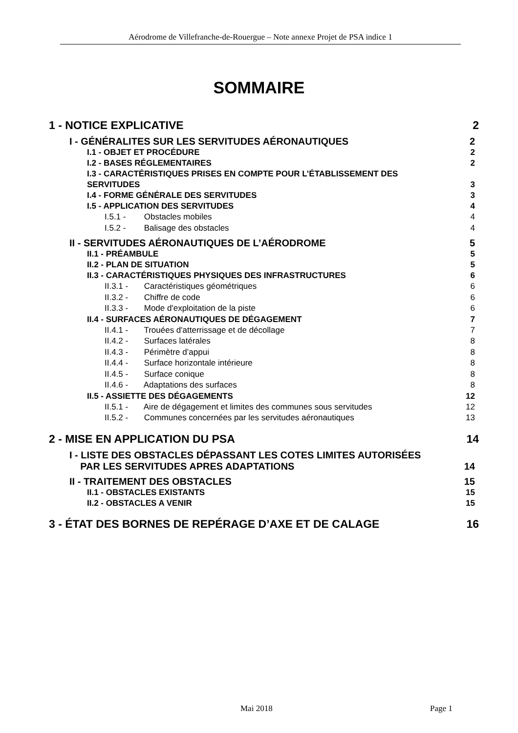Aérodrome de Villefranche-de-Rouergue – Note annexe Projet de PSA indice 1
SOMMAIRE
1 - NOTICE EXPLICATIVE 2
I - GÉNÉRALITES SUR LES SERVITUDES AÉRONAUTIQUES 2
I.1 - OBJET ET PROCÉDURE 2
I.2 - BASES RÉGLEMENTAIRES 2
I.3 - CARACTÉRISTIQUES PRISES EN COMPTE POUR L’ÉTABLISSEMENT DES
SERVITUDES 3
I.4 - FORME GÉNÉRALE DES SERVITUDES 3
I.5 - APPLICATION DES SERVITUDES 4
I.5.1 - Obstacles mobiles 4
I.5.2 - Balisage des obstacles 4
II - SERVITUDES AÉRONAUTIQUES DE L’AÉRODROME 5
II.1 - PRÉAMBULE 5
II.2 - PLAN DE SITUATION 5
II.3 - CARACTÉRISTIQUES PHYSIQUES DES INFRASTRUCTURES 6
II.3.1 - Caractéristiques géométriques 6
II.3.2 - Chiffre de code 6
II.3.3 - Mode d'exploitation de la piste 6
II.4 - SURFACES AÉRONAUTIQUES DE DÉGAGEMENT 7
II.4.1 - Trouées d'atterrissage et de décollage 7
II.4.2 - Surfaces latérales 8
II.4.3 - Périmètre d’appui 8
II.4.4 - Surface horizontale intérieure 8
II.4.5 - Surface conique 8
II.4.6 - Adaptations des surfaces 8
II.5 - ASSIETTE DES DÉGAGEMENTS 12
II.5.1 - Aire de dégagement et limites des communes sous servitudes 12
II.5.2 - Communes concernées par les servitudes aéronautiques 13
2 - MISE EN APPLICATION DU PSA 14
I - LISTE DES OBSTACLES DÉPASSANT LES COTES LIMITES AUTORISÉES
PAR LES SERVITUDES APRES ADAPTATIONS 14
II - TRAITEMENT DES OBSTACLES 15
II.1 - OBSTACLES EXISTANTS 15
II.2 - OBSTACLES A VENIR 15
3 - ÉTAT DES BORNES DE REPÉRAGE D’AXE ET DE CALAGE 16
Mai 2018 Page 1